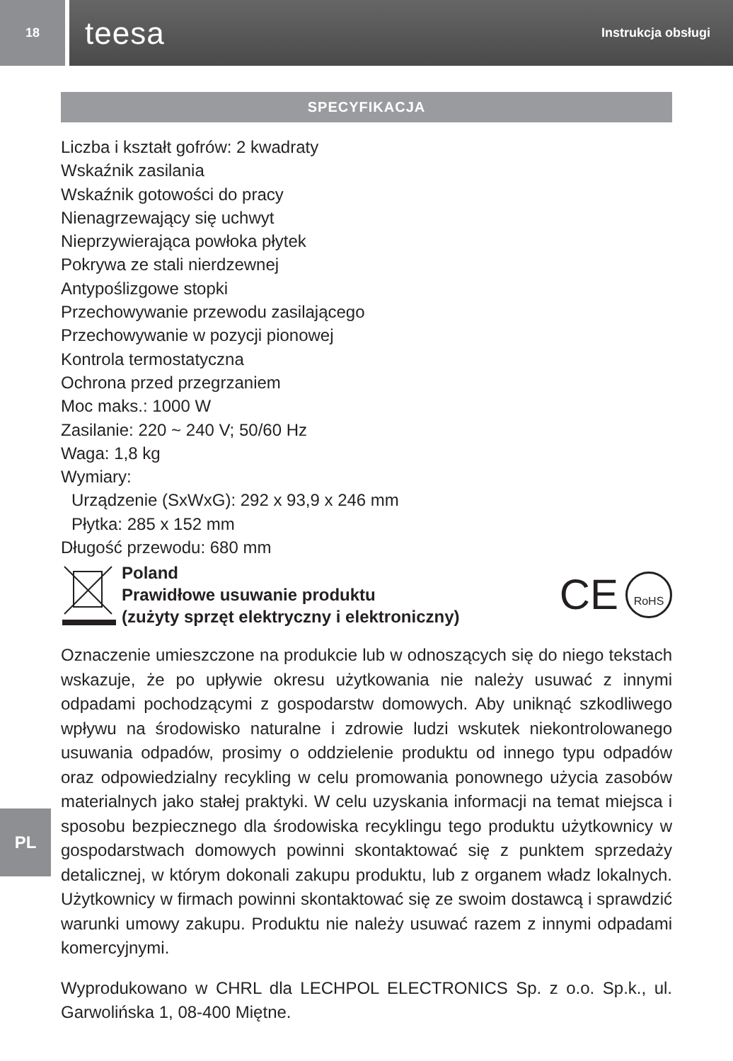18
teesa Instrukcja obsługi
SPECYFIKACJA
Liczba i kształt gofrów: 2 kwadraty
Wskaźnik zasilania
Wskaźnik gotowości do pracy
Nienagrzewający się uchwyt
Nieprzywierająca powłoka płytek
Pokrywa ze stali nierdzewnej
Antypoślizgowe stopki
Przechowywanie przewodu zasilającego
Przechowywanie w pozycji pionowej
Kontrola termostatyczna
Ochrona przed przegrzaniem
Moc maks.: 1000 W
Zasilanie: 220 ~ 240 V; 50/60 Hz
Waga: 1,8 kg
Wymiary:
Urządzenie (SxWxG): 292 x 93,9 x 246 mm
Płytka: 285 x 152 mm
Długość przewodu: 680 mm
Poland
Prawidłowe usuwanie produktu
(zużyty sprzęt elektryczny i elektroniczny)
CE
RoHS
Oznaczenie umieszczone na produkcie lub w odnoszących się do niego tekstach wskazuje, że po upływie okresu użytkowania nie należy usuwać z innymi odpadami pochodzącymi z gospodarstw domowych. Aby uniknąć szkodliwego wpływu na środowisko naturalne i zdrowie ludzi wskutek niekontrolowanego usuwania odpadów, prosimy o oddzielenie produktu od innego typu odpadów oraz odpowiedzialny recykling w celu promowania ponownego użycia zasobów materialnych jako stałej praktyki. W celu uzyskania informacji na temat miejsca i sposobu bezpiecznego dla środowiska recyklingu tego produktu użytkownicy w gospodarstwach domowych powinni skontaktować się z punktem sprzedaży detalicznej, w którym dokonali zakupu produktu, lub z organem władz lokalnych. Użytkownicy w firmach powinni skontaktować się ze swoim dostawcą i sprawdzić warunki umowy zakupu. Produktu nie należy usuwać razem z innymi odpadami komercyjnymi.
Wyprodukowano w CHRL dla LECHPOL ELECTRONICS Sp. z o.o. Sp.k., ul. Garwolińska 1, 08-400 Miętne.
PL